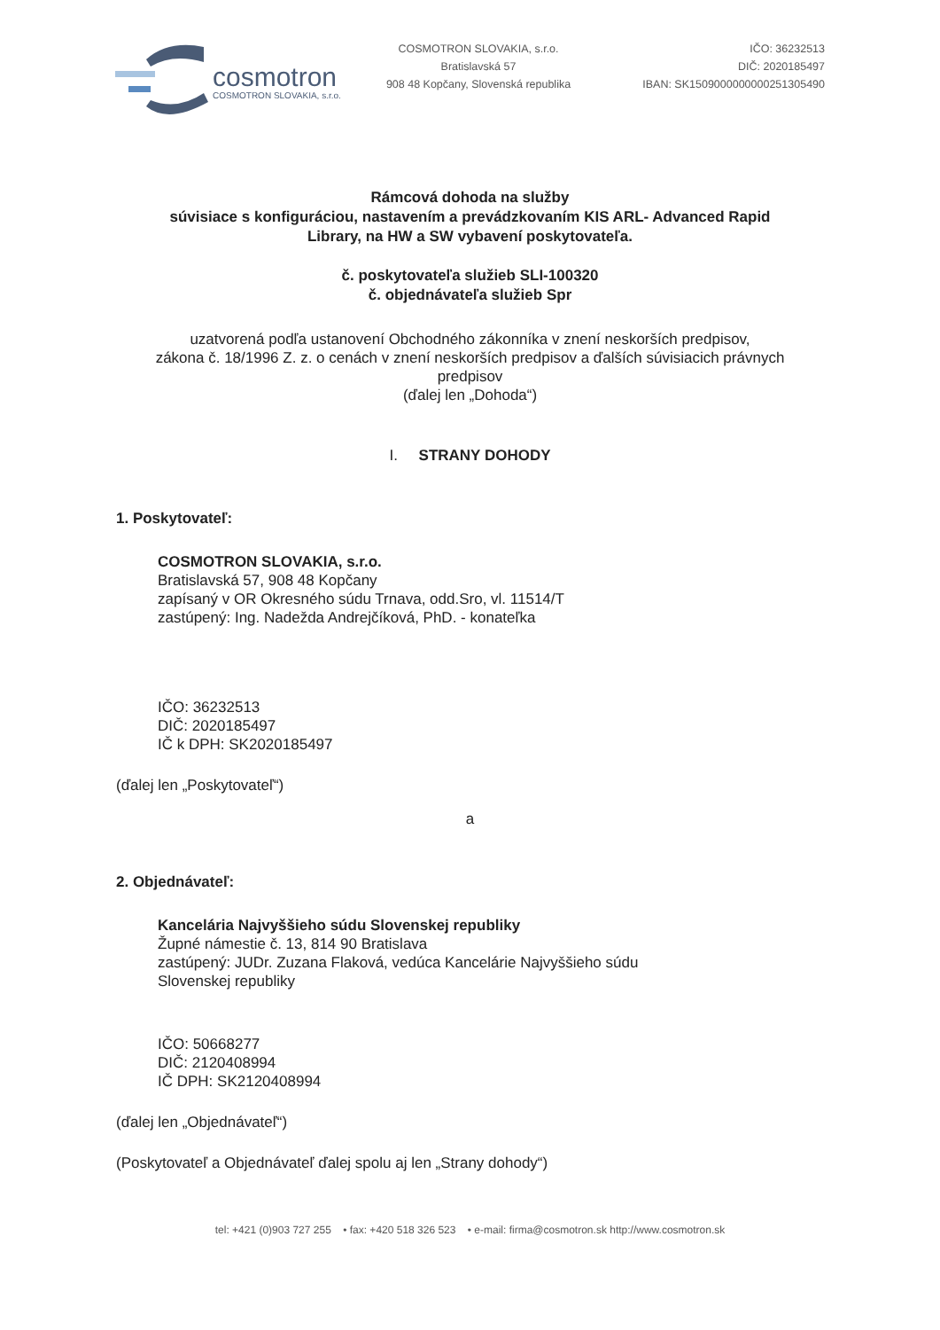cosmotron
COSMOTRON SLOVAKIA, s.r.o.
COSMOTRON SLOVAKIA, s.r.o.
Bratislavská 57
908 48 Kopčany, Slovenská republika
IČO: 36232513
DIČ: 2020185497
IBAN: SK1509000000000251305490
Rámcová dohoda na služby
súvisiace s konfiguráciou, nastavením a prevádzkovaním KIS ARL- Advanced Rapid
Library, na HW a SW vybavení poskytovateľa.
č. poskytovateľa služieb SLI-100320
č. objednávateľa služieb Spr
uzatvorená podľa ustanovení Obchodného zákonníka v znení neskorších predpisov,
zákona č. 18/1996 Z. z. o cenách v znení neskorších predpisov a ďalších súvisiacich právnych
predpisov
(ďalej len „Dohoda“)
I. STRANY DOHODY
1. Poskytovateľ:
COSMOTRON SLOVAKIA, s.r.o.
Bratislavská 57, 908 48 Kopčany
zapísaný v OR Okresného súdu Trnava, odd.Sro, vl. 11514/T
zastúpený: Ing. Nadežda Andrejčíková, PhD. - konateľka
IČO: 36232513
DIČ: 2020185497
IČ k DPH: SK2020185497
(ďalej len „Poskytovateľ“)
a
2. Objednávateľ:
Kancelária Najvyššieho súdu Slovenskej republiky
Župné námestie č. 13, 814 90 Bratislava
zastúpený: JUDr. Zuzana Flaková, vedúca Kancelárie Najvyššieho súdu
Slovenskej republiky
IČO: 50668277
DIČ: 2120408994
IČ DPH: SK2120408994
(ďalej len „Objednávateľ“)
(Poskytovateľ a Objednávateľ ďalej spolu aj len „Strany dohody“)
tel: +421 (0)903 727 255 • fax: +420 518 326 523 • e-mail: firma@cosmotron.sk http://www.cosmotron.sk